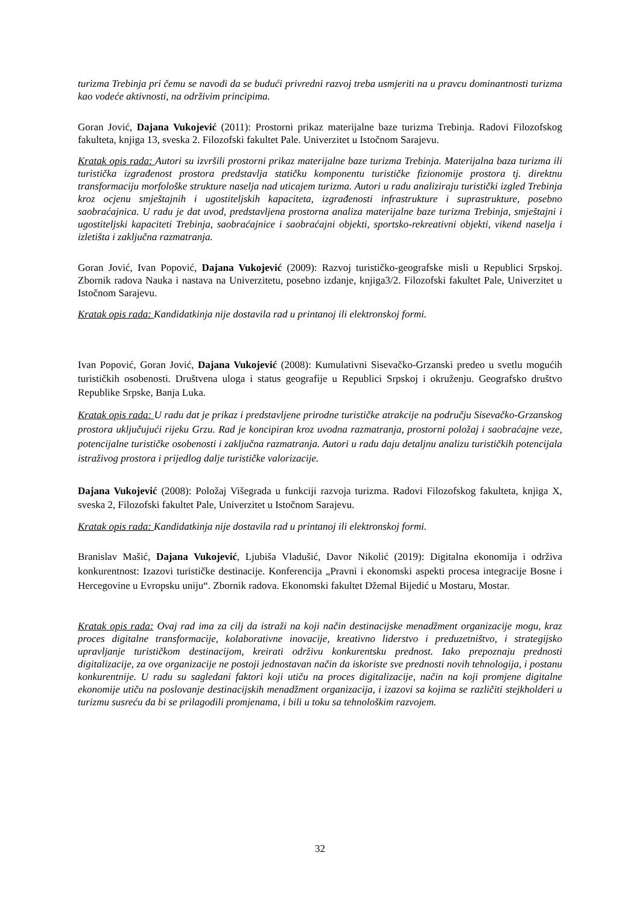turizma Trebinja pri čemu se navodi da se budući privredni razvoj treba usmjeriti na u pravcu dominantnosti turizma kao vodeće aktivnosti, na održivim principima.
Goran Jović, Dajana Vukojević (2011): Prostorni prikaz materijalne baze turizma Trebinja. Radovi Filozofskog fakulteta, knjiga 13, sveska 2. Filozofski fakultet Pale. Univerzitet u Istočnom Sarajevu.
Kratak opis rada: Autori su izvršili prostorni prikaz materijalne baze turizma Trebinja. Materijalna baza turizma ili turistička izgrađenost prostora predstavlja statičku komponentu turističke fizionomije prostora tj. direktnu transformaciju morfološke strukture naselja nad uticajem turizma. Autori u radu analiziraju turistički izgled Trebinja kroz ocjenu smještajnih i ugostiteljskih kapaciteta, izgrađenosti infrastrukture i suprastrukture, posebno saobraćajnica. U radu je dat uvod, predstavljena prostorna analiza materijalne baze turizma Trebinja, smještajni i ugostiteljski kapaciteti Trebinja, saobraćajnice i saobraćajni objekti, sportsko-rekreativni objekti, vikend naselja i izletišta i zaključna razmatranja.
Goran Jović, Ivan Popović, Dajana Vukojević (2009): Razvoj turističko-geografske misli u Republici Srpskoj. Zbornik radova Nauka i nastava na Univerzitetu, posebno izdanje, knjiga3/2. Filozofski fakultet Pale, Univerzitet u Istočnom Sarajevu.
Kratak opis rada: Kandidatkinja nije dostavila rad u printanoj ili elektronskoj formi.
Ivan Popović, Goran Jović, Dajana Vukojević (2008): Kumulativni Sisevačko-Grzanski predeo u svetlu mogućih turističkih osobenosti. Društvena uloga i status geografije u Republici Srpskoj i okruženju. Geografsko društvo Republike Srpske, Banja Luka.
Kratak opis rada: U radu dat je prikaz i predstavljene prirodne turističke atrakcije na području Sisevačko-Grzanskog prostora uključujući rijeku Grzu. Rad je koncipiran kroz uvodna razmatranja, prostorni položaj i saobraćajne veze, potencijalne turističke osobenosti i zaključna razmatranja. Autori u radu daju detaljnu analizu turističkih potencijala istraživog prostora i prijedlog dalje turističke valorizacije.
Dajana Vukojević (2008): Položaj Višegrada u funkciji razvoja turizma. Radovi Filozofskog fakulteta, knjiga X, sveska 2, Filozofski fakultet Pale, Univerzitet u Istočnom Sarajevu.
Kratak opis rada: Kandidatkinja nije dostavila rad u printanoj ili elektronskoj formi.
Branislav Mašić, Dajana Vukojević, Ljubiša Vladušić, Davor Nikolić (2019): Digitalna ekonomija i održiva konkurentnost: Izazovi turističke destinacije. Konferencija „Pravni i ekonomski aspekti procesa integracije Bosne i Hercegovine u Evropsku uniju“. Zbornik radova. Ekonomski fakultet Džemal Bijedić u Mostaru, Mostar.
Kratak opis rada: Ovaj rad ima za cilj da istraži na koji način destinacijske menadžment organizacije mogu, kraz proces digitalne transformacije, kolaborativne inovacije, kreativno liderstvo i preduzetništvo, i strategijsko upravljanje turističkom destinacijom, kreirati održivu konkurentsku prednost. Iako prepoznaju prednosti digitalizacije, za ove organizacije ne postoji jednostavan način da iskoriste sve prednosti novih tehnologija, i postanu konkurentnije. U radu su sagledani faktori koji utiču na proces digitalizacije, način na koji promjene digitalne ekonomije utiču na poslovanje destinacijskih menadžment organizacija, i izazovi sa kojima se različiti stejkholderi u turizmu susreću da bi se prilagodili promjenama, i bili u toku sa tehnološkim razvojem.
32